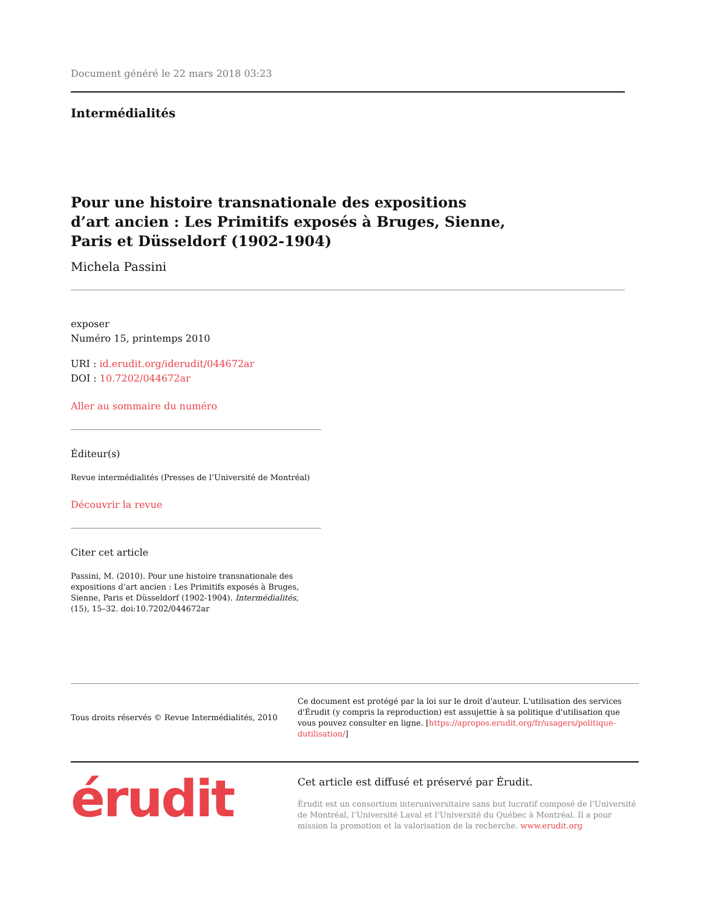Document généré le 22 mars 2018 03:23
Intermédialités
Pour une histoire transnationale des expositions d’art ancien : Les Primitifs exposés à Bruges, Sienne, Paris et Düsseldorf (1902-1904)
Michela Passini
exposer
Numéro 15, printemps 2010
URI : id.erudit.org/iderudit/044672ar
DOI : 10.7202/044672ar
Aller au sommaire du numéro
Éditeur(s)
Revue intermédialités (Presses de l’Université de Montréal)
Découvrir la revue
Citer cet article
Passini, M. (2010). Pour une histoire transnationale des expositions d’art ancien : Les Primitifs exposés à Bruges, Sienne, Paris et Düsseldorf (1902-1904). Intermédialités, (15), 15–32. doi:10.7202/044672ar
Tous droits réservés © Revue Intermédialités, 2010
Ce document est protégé par la loi sur le droit d'auteur. L'utilisation des services d'Érudit (y compris la reproduction) est assujettie à sa politique d'utilisation que vous pouvez consulter en ligne. [https://apropos.erudit.org/fr/usagers/politique-dutilisation/]
érudit
Cet article est diffusé et préservé par Érudit.
Érudit est un consortium interuniversitaire sans but lucratif composé de l’Université de Montréal, l’Université Laval et l’Université du Québec à Montréal. Il a pour mission la promotion et la valorisation de la recherche. www.erudit.org